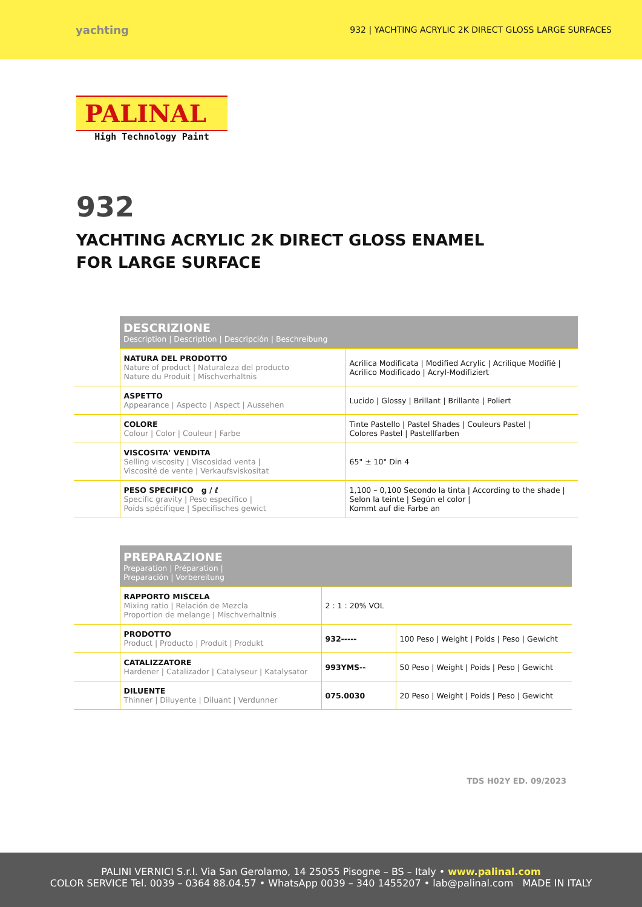yachting
932 | YACHTING ACRYLIC 2K DIRECT GLOSS LARGE SURFACES
PALINAL
High Technology Paint
932
YACHTING ACRYLIC 2K DIRECT GLOSS ENAMEL
FOR LARGE SURFACE
| | DESCRIZIONE Description / Description / Descripción / Beschreibung | |
| | NATURA DEL PRODOTTO Nature of product / Naturaleza del producto Nature du Produit / Mischverhaltnis | Acrilica Modificata / Modified Acrylic / Acrilique Modifié / Acrilico Modificado / Acryl-Modifiziert |
| | ASPETTO Appearance / Aspecto / Aspect / Aussehen | Lucido / Glossy / Brillant / Brillante / Poliert |
| | COLORE Colour / Color / Couleur / Farbe | Tinte Pastello / Pastel Shades / Couleurs Pastel / Colores Pastel / Pastellfarben |
| | VISCOSITA' VENDITA Selling viscosity / Viscosidad venta / Viscosité de vente / Verkaufsviskositat | 65" ± 10" Din 4 |
| | PESO SPECIFICO g / ℓ Specific gravity / Peso específico / Poids spécifique / Specifisches gewict | 1,100 – 0,100 Secondo la tinta / According to the shade / Selon la teinte / Según el color / Kommt auf die Farbe an |
| | PREPARAZIONE Preparation / Préparation / Preparación / Vorbereitung | | |
| | RAPPORTO MISCELA Mixing ratio / Relación de Mezcla Proportion de melange / Mischverhaltnis | 2 : 1 : 20% VOL | |
| | PRODOTTO Product / Producto / Produit / Produkt | 932----- | 100 Peso / Weight / Poids / Peso / Gewicht |
| | CATALIZZATORE Hardener / Catalizador / Catalyseur / Katalysator | 993YMS-- | 50 Peso / Weight / Poids / Peso / Gewicht |
| | DILUENTE Thinner / Diluyente / Diluant / Verdunner | 075.0030 | 20 Peso / Weight / Poids / Peso / Gewicht |
TDS H02Y ED. 09/2023
PALINI VERNICI S.r.l. Via San Gerolamo, 14 25055 Pisogne – BS – Italy • www.palinal.com
COLOR SERVICE Tel. 0039 – 0364 88.04.57 • WhatsApp 0039 – 340 1455207 • lab@palinal.com MADE IN ITALY